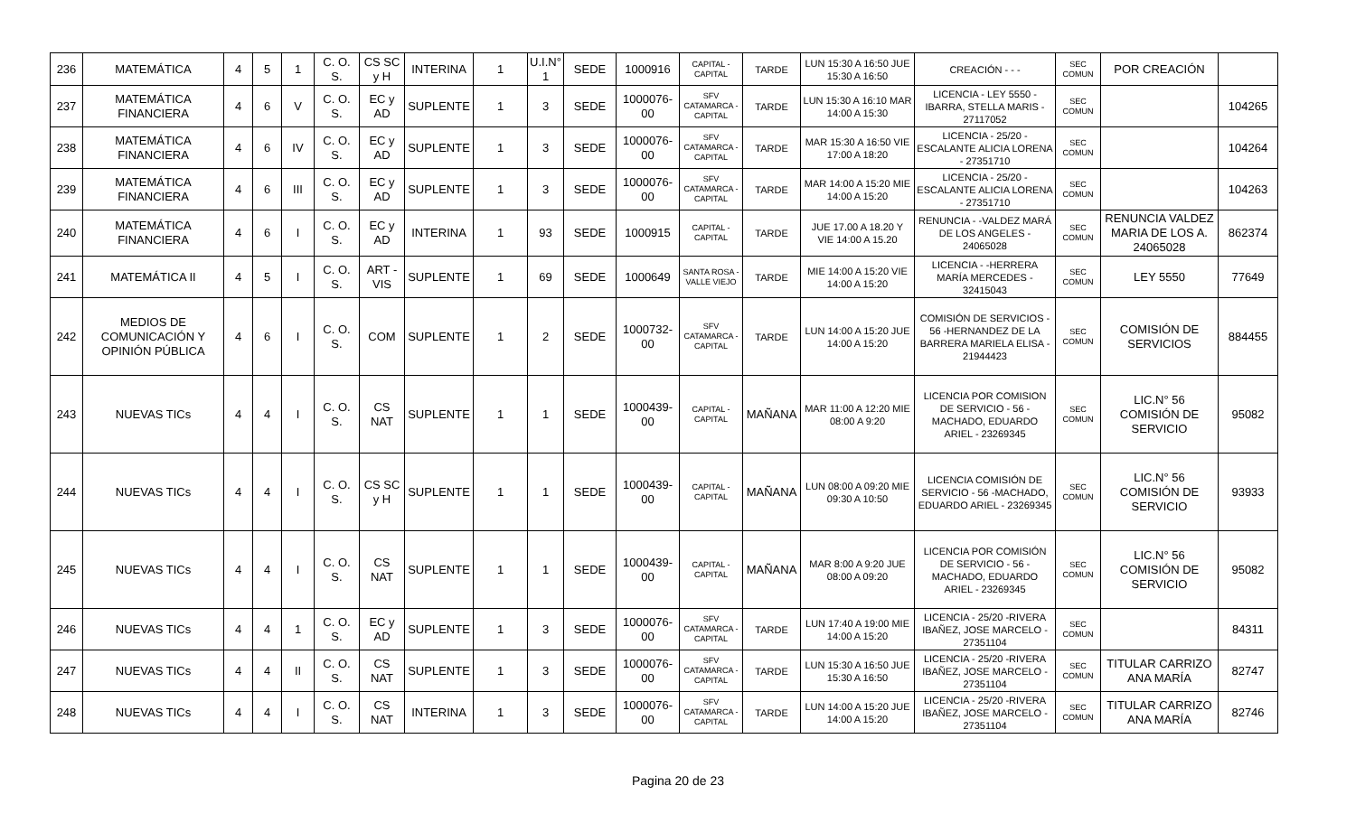| 236 | MATEMÁTICA | 4 | 5 | 1 | C. O. S. | CS SC y H | INTERINA | 1 | U.I.N° 1 | SEDE | 1000916 | CAPITAL - CAPITAL | TARDE | LUN 15:30 A 16:50 JUE 15:30 A 16:50 | CREACIÓN - - - | SEC COMUN | POR CREACIÓN | |
| 237 | MATEMÁTICA FINANCIERA | 4 | 6 | V | C. O. S. | EC y AD | SUPLENTE | 1 | 3 | SEDE | 1000076-00 | SFV CATAMARCA - CAPITAL | TARDE | LUN 15:30 A 16:10 MAR 14:00 A 15:30 | LICENCIA - LEY 5550 - IBARRA, STELLA MARIS - 27117052 | SEC COMUN | | 104265 |
| 238 | MATEMÁTICA FINANCIERA | 4 | 6 | IV | C. O. S. | EC y AD | SUPLENTE | 1 | 3 | SEDE | 1000076-00 | SFV CATAMARCA - CAPITAL | TARDE | MAR 15:30 A 16:50 VIE 17:00 A 18:20 | LICENCIA - 25/20 - ESCALANTE ALICIA LORENA - 27351710 | SEC COMUN | | 104264 |
| 239 | MATEMÁTICA FINANCIERA | 4 | 6 | III | C. O. S. | EC y AD | SUPLENTE | 1 | 3 | SEDE | 1000076-00 | SFV CATAMARCA - CAPITAL | TARDE | MAR 14:00 A 15:20 MIE 14:00 A 15:20 | LICENCIA - 25/20 - ESCALANTE ALICIA LORENA - 27351710 | SEC COMUN | | 104263 |
| 240 | MATEMÁTICA FINANCIERA | 4 | 6 | I | C. O. S. | EC y AD | INTERINA | 1 | 93 | SEDE | 1000915 | CAPITAL - CAPITAL | TARDE | JUE 17.00 A 18.20 Y VIE 14:00 A 15.20 | RENUNCIA - -VALDEZ MARÁ DE LOS ANGELES - 24065028 | SEC COMUN | RENUNCIA VALDEZ MARIA DE LOS A. 24065028 | 862374 |
| 241 | MATEMÁTICA II | 4 | 5 | I | C. O. S. | ART - VIS | SUPLENTE | 1 | 69 | SEDE | 1000649 | SANTA ROSA - VALLE VIEJO | TARDE | MIE 14:00 A 15:20 VIE 14:00 A 15:20 | LICENCIA - -HERRERA MARÍA MERCEDES - 32415043 | SEC COMUN | LEY 5550 | 77649 |
| 242 | MEDIOS DE COMUNICACIÓN Y OPINIÓN PÚBLICA | 4 | 6 | I | C. O. S. | COM | SUPLENTE | 1 | 2 | SEDE | 1000732-00 | SFV CATAMARCA - CAPITAL | TARDE | LUN 14:00 A 15:20 JUE 14:00 A 15:20 | COMISIÓN DE SERVICIOS - 56 -HERNANDEZ DE LA BARRERA MARIELA ELISA - 21944423 | SEC COMUN | COMISIÓN DE SERVICIOS | 884455 |
| 243 | NUEVAS TICs | 4 | 4 | I | C. O. S. | CS NAT | SUPLENTE | 1 | 1 | SEDE | 1000439-00 | CAPITAL - CAPITAL | MAÑANA | MAR 11:00 A 12:20 MIE 08:00 A 9:20 | LICENCIA POR COMISION DE SERVICIO - 56 - MACHADO, EDUARDO ARIEL - 23269345 | SEC COMUN | LIC.N° 56 COMISIÓN DE SERVICIO | 95082 |
| 244 | NUEVAS TICs | 4 | 4 | I | C. O. S. | CS SC y H | SUPLENTE | 1 | 1 | SEDE | 1000439-00 | CAPITAL - CAPITAL | MAÑANA | LUN 08:00 A 09:20 MIE 09:30 A 10:50 | LICENCIA COMISIÓN DE SERVICIO - 56 -MACHADO, EDUARDO ARIEL - 23269345 | SEC COMUN | LIC.N° 56 COMISIÓN DE SERVICIO | 93933 |
| 245 | NUEVAS TICs | 4 | 4 | I | C. O. S. | CS NAT | SUPLENTE | 1 | 1 | SEDE | 1000439-00 | CAPITAL - CAPITAL | MAÑANA | MAR 8:00 A 9:20 JUE 08:00 A 09:20 | LICENCIA POR COMISIÓN DE SERVICIO - 56 - MACHADO, EDUARDO ARIEL - 23269345 | SEC COMUN | LIC.N° 56 COMISIÓN DE SERVICIO | 95082 |
| 246 | NUEVAS TICs | 4 | 4 | 1 | C. O. S. | EC y AD | SUPLENTE | 1 | 3 | SEDE | 1000076-00 | SFV CATAMARCA - CAPITAL | TARDE | LUN 17:40 A 19:00 MIE 14:00 A 15:20 | LICENCIA - 25/20 -RIVERA IBAÑEZ, JOSE MARCELO - 27351104 | SEC COMUN | | 84311 |
| 247 | NUEVAS TICs | 4 | 4 | II | C. O. S. | CS NAT | SUPLENTE | 1 | 3 | SEDE | 1000076-00 | SFV CATAMARCA - CAPITAL | TARDE | LUN 15:30 A 16:50 JUE 15:30 A 16:50 | LICENCIA - 25/20 -RIVERA IBAÑEZ, JOSE MARCELO - 27351104 | SEC COMUN | TITULAR CARRIZO ANA MARÍA | 82747 |
| 248 | NUEVAS TICs | 4 | 4 | I | C. O. S. | CS NAT | INTERINA | 1 | 3 | SEDE | 1000076-00 | SFV CATAMARCA - CAPITAL | TARDE | LUN 14:00 A 15:20 JUE 14:00 A 15:20 | LICENCIA - 25/20 -RIVERA IBAÑEZ, JOSE MARCELO - 27351104 | SEC COMUN | TITULAR CARRIZO ANA MARÍA | 82746 |
Pagina 20 de 23